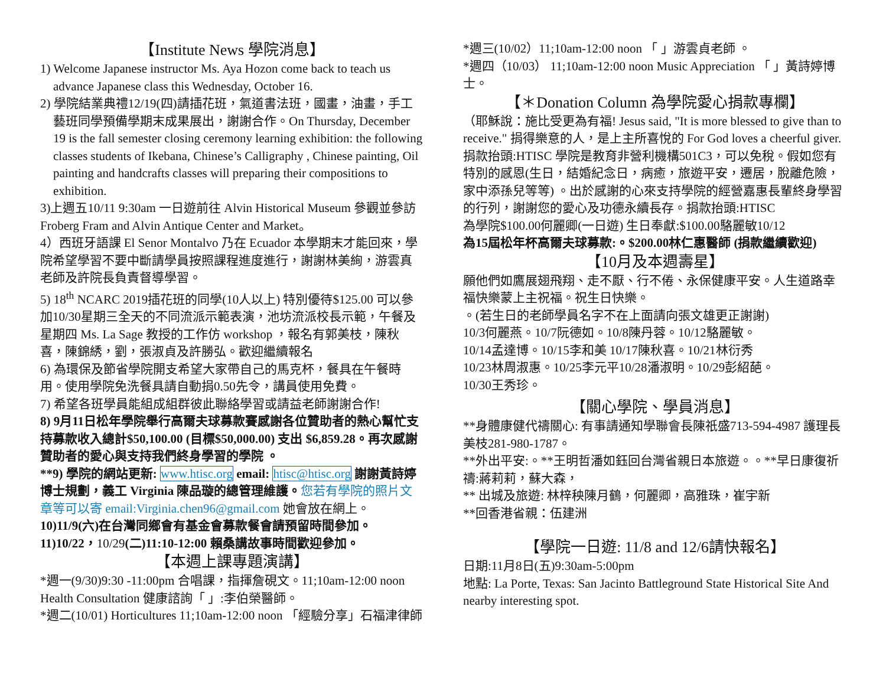【Institute News 學院消息】
1) Welcome Japanese instructor Ms. Aya Hozon come back to teach us advance Japanese class this Wednesday, October 16.
2) 學院結業典禮12/19(四)請插花班，氣道書法班，國畫，油畫，手工藝班同學預備學期末成果展出，謝謝合作。On Thursday, December 19 is the fall semester closing ceremony learning exhibition: the following classes students of Ikebana, Chinese’s Calligraphy , Chinese painting, Oil painting and handcrafts classes will preparing their compositions to exhibition.
3)上週五10/11 9:30am 一日遊前往 Alvin Historical Museum 參觀並參訪 Froberg Fram and Alvin Antique Center and Market。
4）西班牙語課 El Senor Montalvo 乃在 Ecuador 本學期末才能回來，學院希望學習不要中斷請學員按照課程進度進行，謝謝林美絢，游雲真老師及許院長負責督導學習。
5) 18<sup>th</sup> NCARC 2019插花班的同學(10人以上) 特別優待$125.00 可以參加10/30星期三全天的不同流派示範表演，池坊流派校長示範，午餐及星期四 Ms. La Sage 教授的工作仿 workshop ，報名有郭美枝，陳秋喜，陳錦綉，劉，張淑貞及許勝弘。歡迎繼續報名
6) 為環保及節省學院開支希望大家帶自己的馬克杯，餐具在午餐時用。使用學院免洗餐具請自動捐0.50先令，講員使用免費。
7) 希望各班學員能組成組群彼此聯絡學習或請益老師謝謝合作!
8) 9月11日松年學院舉行高爾夫球募款賽感謝各位贊助者的熱心幫忙支持募款收入總計$50,100.00 (目標$50,000.00) 支出 $6,859.28。再次感謝贊助者的愛心與支持我們終身學習的學院 。
**9) 學院的網站更新: www.htisc.org email: htisc@htisc.org 謝謝黃詩婷博士規劃，義工 Virginia 陳品璇的總管理維護。您若有學院的照片文章等可以寄 email:Virginia.chen96@gmail.com 她會放在網上。
10)11/9(六)在台灣同鄉會有基金會募款餐會請預留時間參加。
11)10/22，10/29(二)11:10-12:00 賴桑講故事時間歡迎參加。
【本週上課專題演講】
*週一(9/30)9:30 -11:00pm 合唱課，指揮詹硯文。11;10am-12:00 noon Health Consultation 健康諮詢「 」:李伯榮醫師。
*週二(10/01) Horticultures 11;10am-12:00 noon 「經驗分享」石福津律師
*週三(10/02）11;10am-12:00 noon 「 」游雲貞老師 。
*週四（10/03） 11;10am-12:00 noon Music Appreciation 「 」黃詩婷博士。
【＊Donation Column 為學院愛心捐款專欄】
（耶穌說：施比受更為有福! Jesus said, "It is more blessed to give than to receive." 捐得樂意的人，是上主所喜悅的 For God loves a cheerful giver.捐款抬頭:HTISC 學院是教育非營利機構501C3，可以免稅。假如您有特別的感恩(生日，結婚紀念日，病癒，旅遊平安，遷居，脫離危險，家中添孫兒等等) 。出於感謝的心來支持學院的經營嘉惠長輩終身學習的行列，謝謝您的愛心及功德永續長存。捐款抬頭:HTISC
為學院$100.00何麗卿(一日遊) 生日奉獻:$100.00駱麗敏10/12
為15屆松年杯高爾夫球募款:。$200.00林仁惠醫師 (捐款繼續歡迎)
【10月及本週壽星】
願他們如鷹展翅飛翔、走不厭、行不倦、永保健康平安。人生道路幸福快樂蒙上主祝福。祝生日快樂。
。(若生日的老師學員名字不在上面請向張文雄更正謝謝)
10/3何麗燕。10/7阮德如。10/8陳丹蓉。10/12駱麗敏。
10/14孟達博。10/15李和美 10/17陳秋喜。10/21林衍秀
10/23林周淑惠。10/25李元平10/28潘淑明。10/29彭紹葩。
10/30王秀珍。
【關心學院、學員消息】
**身體康健代禱關心: 有事請通知學聯會長陳祇盛713-594-4987 護理長美枝281-980-1787。
**外出平安:。**王明哲潘如鈺回台灣省親日本旅遊。。**早日康復祈禱:蔣莉莉，蘇大森，
** 出城及旅遊: 林梓秧陳月鶴，何麗卿，高雅珠，崔宇新
**回香港省親：伍建洲
【學院一日遊: 11/8 and 12/6請快報名】
日期:11月8日(五)9:30am-5:00pm
地點: La Porte, Texas: San Jacinto Battleground State Historical Site And nearby interesting spot.